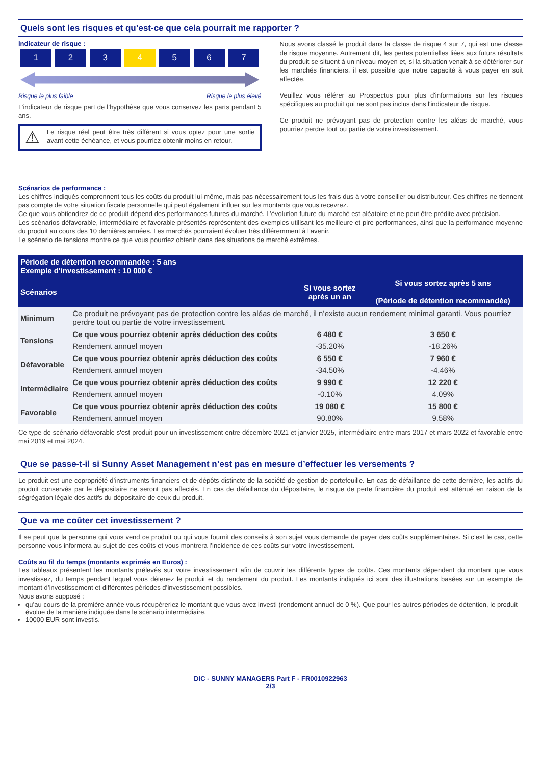Quels sont les risques et qu’est-ce que cela pourrait me rapporter ?
Indicateur de risque :
1 2 3 4 5 6 7
Risque le plus faible Risque le plus élevé
L’indicateur de risque part de l’hypothèse que vous conservez les parts pendant 5 ans.
⚠
Le risque réel peut être très différent si vous optez pour une sortie avant cette échéance, et vous pourriez obtenir moins en retour.
Nous avons classé le produit dans la classe de risque 4 sur 7, qui est une classe de risque moyenne. Autrement dit, les pertes potentielles liées aux futurs résultats du produit se situent à un niveau moyen et, si la situation venait à se détériorer sur les marchés financiers, il est possible que notre capacité à vous payer en soit affectée.
Veuillez vous référer au Prospectus pour plus d'informations sur les risques spécifiques au produit qui ne sont pas inclus dans l'indicateur de risque.
Ce produit ne prévoyant pas de protection contre les aléas de marché, vous pourriez perdre tout ou partie de votre investissement.
Scénarios de performance :
Les chiffres indiqués comprennent tous les coûts du produit lui-même, mais pas nécessairement tous les frais dus à votre conseiller ou distributeur. Ces chiffres ne tiennent pas compte de votre situation fiscale personnelle qui peut également influer sur les montants que vous recevrez.
Ce que vous obtiendrez de ce produit dépend des performances futures du marché. L’évolution future du marché est aléatoire et ne peut être prédite avec précision.
Les scénarios défavorable, intermédiaire et favorable présentés représentent des exemples utilisant les meilleure et pire performances, ainsi que la performance moyenne du produit au cours des 10 dernières années. Les marchés pourraient évoluer très différemment à l’avenir.
Le scénario de tensions montre ce que vous pourriez obtenir dans des situations de marché extrêmes.
| Période de détention recommandée : 5 ans Exemple d'investissement : 10 000 € | | | |
| --- | --- | --- | --- |
| Scénarios | | Si vous sortez après un an | Si vous sortez après 5 ans (Période de détention recommandée) |
| Minimum | Ce produit ne prévoyant pas de protection contre les aléas de marché, il n’existe aucun rendement minimal garanti. Vous pourriez perdre tout ou partie de votre investissement. | | |
| Tensions | Ce que vous pourriez obtenir après déduction des coûts | 6 480 € | 3 650 € |
| | Rendement annuel moyen | -35.20% | -18.26% |
| Défavorable | Ce que vous pourriez obtenir après déduction des coûts | 6 550 € | 7 960 € |
| | Rendement annuel moyen | -34.50% | -4.46% |
| Intermédiaire | Ce que vous pourriez obtenir après déduction des coûts | 9 990 € | 12 220 € |
| | Rendement annuel moyen | -0.10% | 4.09% |
| Favorable | Ce que vous pourriez obtenir après déduction des coûts | 19 080 € | 15 800 € |
| | Rendement annuel moyen | 90.80% | 9.58% |
Ce type de scénario défavorable s'est produit pour un investissement entre décembre 2021 et janvier 2025, intermédiaire entre mars 2017 et mars 2022 et favorable entre mai 2019 et mai 2024.
Que se passe-t-il si Sunny Asset Management n’est pas en mesure d’effectuer les versements ?
Le produit est une copropriété d’instruments financiers et de dépôts distincte de la société de gestion de portefeuille. En cas de défaillance de cette dernière, les actifs du produit conservés par le dépositaire ne seront pas affectés. En cas de défaillance du dépositaire, le risque de perte financière du produit est atténué en raison de la ségrégation légale des actifs du dépositaire de ceux du produit.
Que va me coûter cet investissement ?
Il se peut que la personne qui vous vend ce produit ou qui vous fournit des conseils à son sujet vous demande de payer des coûts supplémentaires. Si c’est le cas, cette personne vous informera au sujet de ces coûts et vous montrera l’incidence de ces coûts sur votre investissement.
Coûts au fil du temps (montants exprimés en Euros) :
Les tableaux présentent les montants prélevés sur votre investissement afin de couvrir les différents types de coûts. Ces montants dépendent du montant que vous investissez, du temps pendant lequel vous détenez le produit et du rendement du produit. Les montants indiqués ici sont des illustrations basées sur un exemple de montant d’investissement et différentes périodes d’investissement possibles.
Nous avons supposé :
qu’au cours de la première année vous récupéreriez le montant que vous avez investi (rendement annuel de 0 %). Que pour les autres périodes de détention, le produit évolue de la manière indiquée dans le scénario intermédiaire.
10000 EUR sont investis.
DIC - SUNNY MANAGERS Part F - FR0010922963
2/3